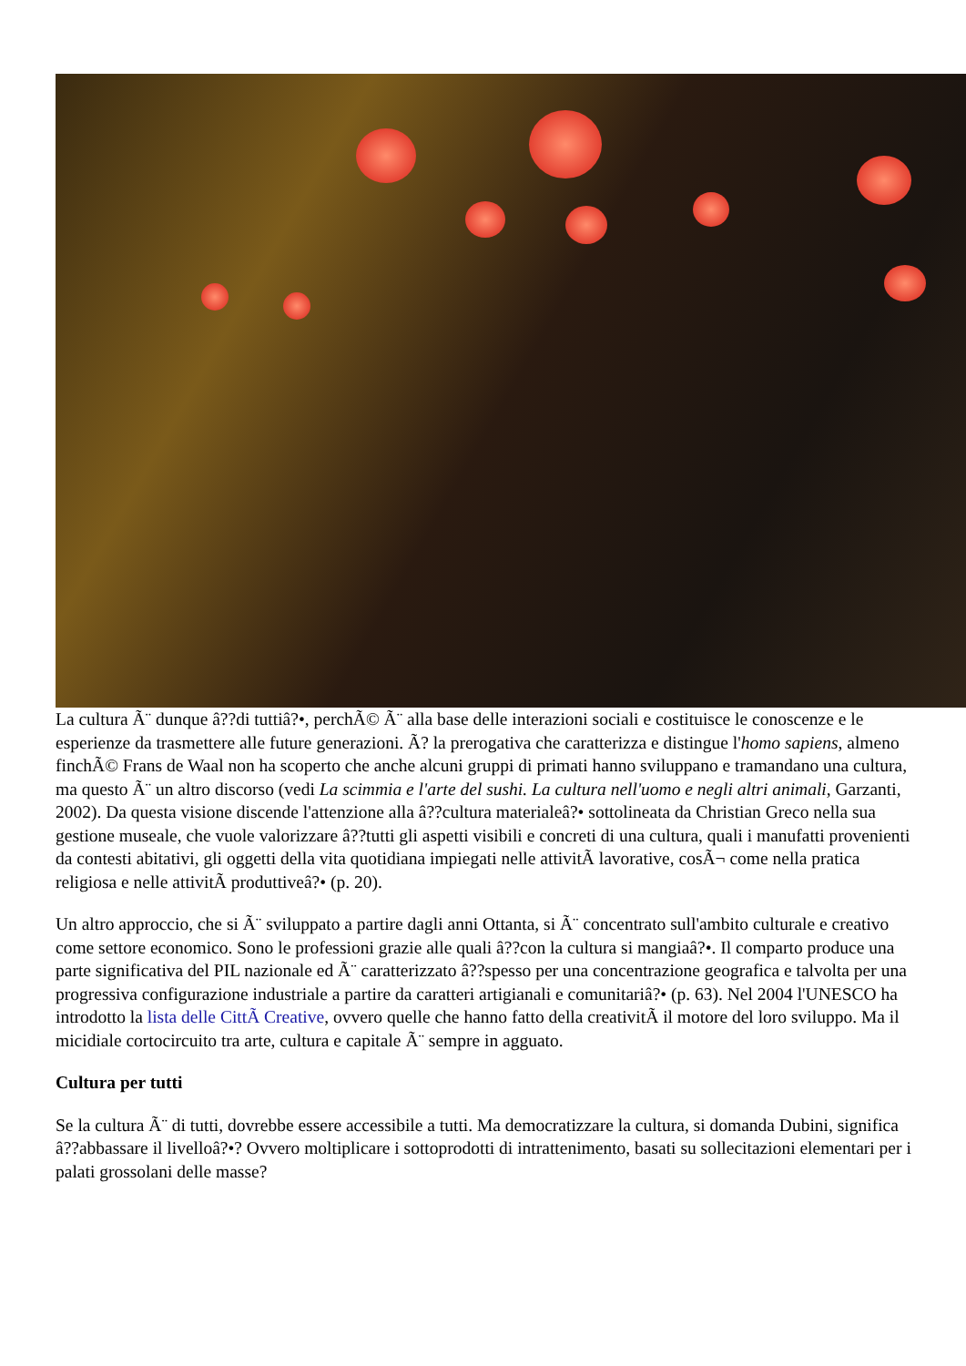La cultura Ã¨ dunque â??di tuttiâ?•, perchÃ© Ã¨ alla base delle interazioni sociali e costituisce le conoscenze e le esperienze da trasmettere alle future generazioni. Ã? la prerogativa che caratterizza e distingue l'homo sapiens, almeno finchÃ© Frans de Waal non ha scoperto che anche alcuni gruppi di primati hanno sviluppano e tramandano una cultura, ma questo Ã¨ un altro discorso (vedi La scimmia e l'arte del sushi. La cultura nell'uomo e negli altri animali, Garzanti, 2002). Da questa visione discende l'attenzione alla â??cultura materialeâ?• sottolineata da Christian Greco nella sua gestione museale, che vuole valorizzare â??tutti gli aspetti visibili e concreti di una cultura, quali i manufatti provenienti da contesti abitativi, gli oggetti della vita quotidiana impiegati nelle attivitÃ lavorative, cosÃ¬ come nella pratica religiosa e nelle attivitÃ produttiveâ?• (p. 20).
Un altro approccio, che si Ã¨ sviluppato a partire dagli anni Ottanta, si Ã¨ concentrato sull'ambito culturale e creativo come settore economico. Sono le professioni grazie alle quali â??con la cultura si mangiaâ?•. Il comparto produce una parte significativa del PIL nazionale ed Ã¨ caratterizzato â??spesso per una concentrazione geografica e talvolta per una progressiva configurazione industriale a partire da caratteri artigianali e comunitariâ?• (p. 63). Nel 2004 l'UNESCO ha introdotto la lista delle CittÃ Creative, ovvero quelle che hanno fatto della creativitÃ il motore del loro sviluppo. Ma il micidiale cortocircuito tra arte, cultura e capitale Ã¨ sempre in agguato.
Cultura per tutti
Se la cultura Ã¨ di tutti, dovrebbe essere accessibile a tutti. Ma democratizzare la cultura, si domanda Dubini, significa â??abbassare il livelloâ?•? Ovvero moltiplicare i sottoprodotti di intrattenimento, basati su sollecitazioni elementari per i palati grossolani delle masse?